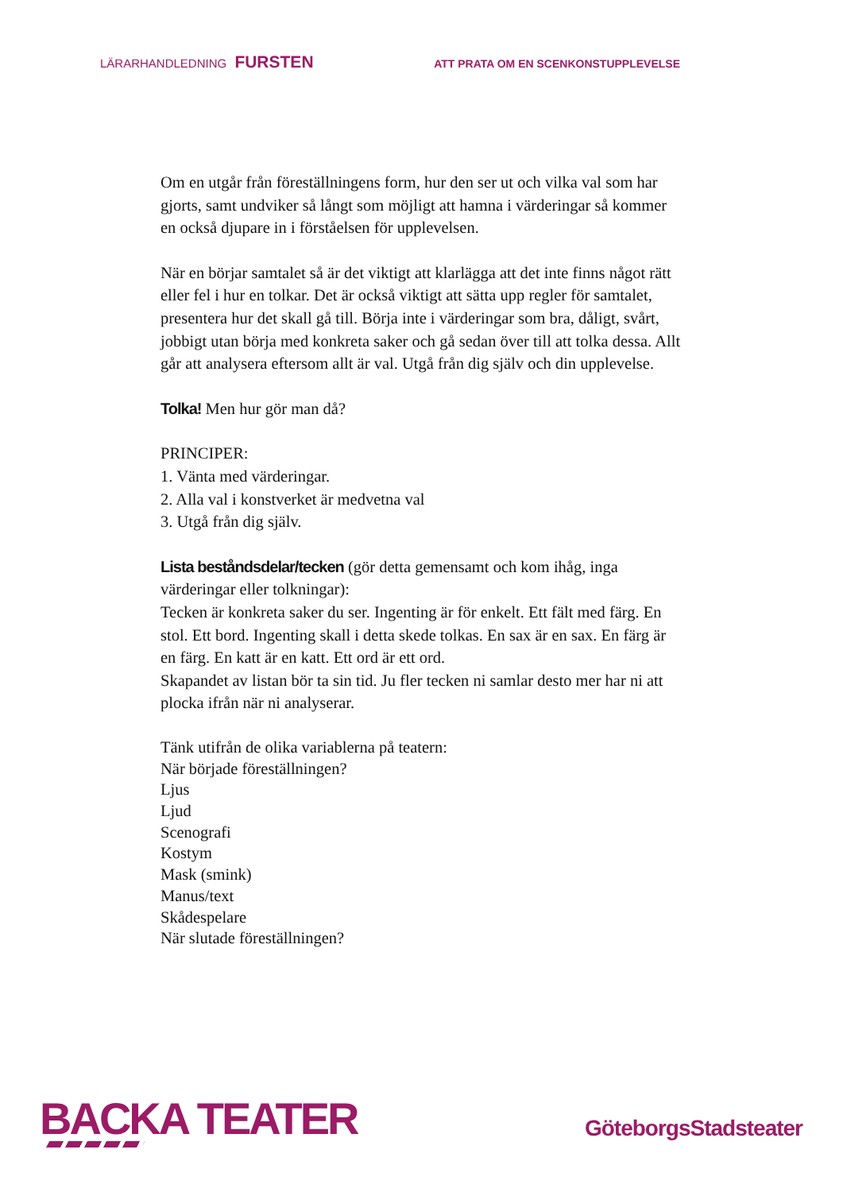LÄRARHANDLEDNING FURSTEN
ATT PRATA OM EN SCENKONSTUPPLEVELSE
Om en utgår från föreställningens form, hur den ser ut och vilka val som har gjorts, samt undviker så långt som möjligt att hamna i värderingar så kommer en också djupare in i förståelsen för upplevelsen.
När en börjar samtalet så är det viktigt att klarlägga att det inte finns något rätt eller fel i hur en tolkar. Det är också viktigt att sätta upp regler för samtalet, presentera hur det skall gå till. Börja inte i värderingar som bra, dåligt, svårt, jobbigt utan börja med konkreta saker och gå sedan över till att tolka dessa. Allt går att analysera eftersom allt är val. Utgå från dig själv och din upplevelse.
Tolka! Men hur gör man då?
PRINCIPER:
1. Vänta med värderingar.
2. Alla val i konstverket är medvetna val
3. Utgå från dig själv.
Lista beståndsdelar/tecken (gör detta gemensamt och kom ihåg, inga värderingar eller tolkningar):
Tecken är konkreta saker du ser. Ingenting är för enkelt. Ett fält med färg. En stol. Ett bord. Ingenting skall i detta skede tolkas. En sax är en sax. En färg är en färg. En katt är en katt. Ett ord är ett ord.
Skapandet av listan bör ta sin tid. Ju fler tecken ni samlar desto mer har ni att plocka ifrån när ni analyserar.
Tänk utifrån de olika variablerna på teatern:
När började föreställningen?
Ljus
Ljud
Scenografi
Kostym
Mask (smink)
Manus/text
Skådespelare
När slutade föreställningen?
BACKA TEATER
GöteborgsStadsteater